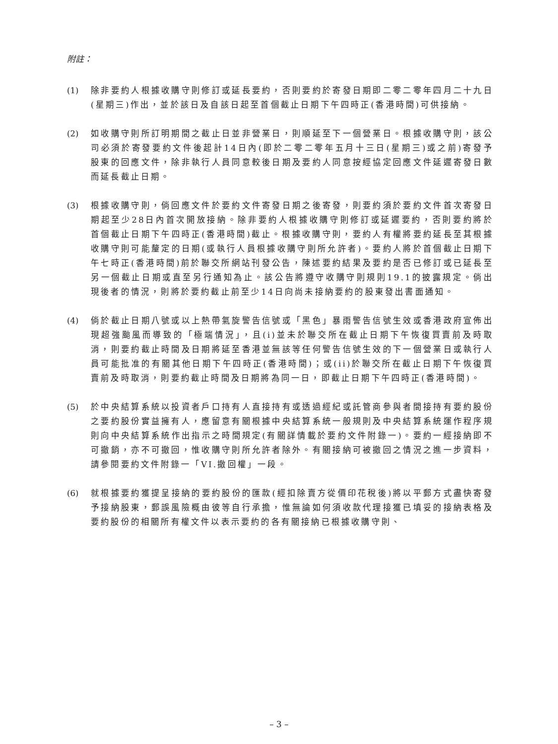附註：
(1) 除非要約人根據收購守則修訂或延長要約，否則要約於寄發日期即二零二零年四月二十九日(星期三)作出，並於該日及自該日起至首個截止日期下午四時正(香港時間)可供接納。
(2) 如收購守則所訂明期間之截止日並非營業日，則順延至下一個營業日。根據收購守則，該公司必須於寄發要約文件後起計14日內(即於二零二零年五月十三日(星期三)或之前)寄發予股東的回應文件，除非執行人員同意較後日期及要約人同意按經協定回應文件延遲寄發日數而延長截止日期。
(3) 根據收購守則，倘回應文件於要約文件寄發日期之後寄發，則要約須於要約文件首次寄發日期起至少28日內首次開放接納。除非要約人根據收購守則修訂或延遲要約，否則要約將於首個截止日期下午四時正(香港時間)截止。根據收購守則，要約人有權將要約延長至其根據收購守則可能釐定的日期(或執行人員根據收購守則所允許者)。要約人將於首個截止日期下午七時正(香港時間)前於聯交所網站刊發公告，陳述要約結果及要約是否已修訂或已延長至另一個截止日期或直至另行通知為止。該公告將遵守收購守則規則19.1的披露規定。倘出現後者的情況，則將於要約截止前至少14日向尚未接納要約的股東發出書面通知。
(4) 倘於截止日期八號或以上熱帶氣旋警告信號或「黑色」暴雨警告信號生效或香港政府宣佈出現超強颱風而導致的「極端情況」，且(i)並未於聯交所在截止日期下午恢復買賣前及時取消，則要約截止時間及日期將延至香港並無該等任何警告信號生效的下一個營業日或執行人員可能批准的有關其他日期下午四時正(香港時間)；或(ii)於聯交所在截止日期下午恢復買賣前及時取消，則要約截止時間及日期將為同一日，即截止日期下午四時正(香港時間)。
(5) 於中央結算系統以投資者戶口持有人直接持有或透過經紀或託管商參與者間接持有要約股份之要約股份實益擁有人，應留意有關根據中央結算系統一般規則及中央結算系統運作程序規則向中央結算系統作出指示之時間規定(有關詳情載於要約文件附錄一)。要約一經接納即不可撤銷，亦不可撤回，惟收購守則所允許者除外。有關接納可被撤回之情況之進一步資料，請參閱要約文件附錄一「VI.撤回權」一段。
(6) 就根據要約獲提呈接納的要約股份的匯款(經扣除賣方從價印花稅後)將以平郵方式盡快寄發予接納股東，郵誤風險概由彼等自行承擔，惟無論如何須收款代理接獲已填妥的接納表格及要約股份的相關所有權文件以表示要約的各有關接納已根據收購守則、
– 3 –